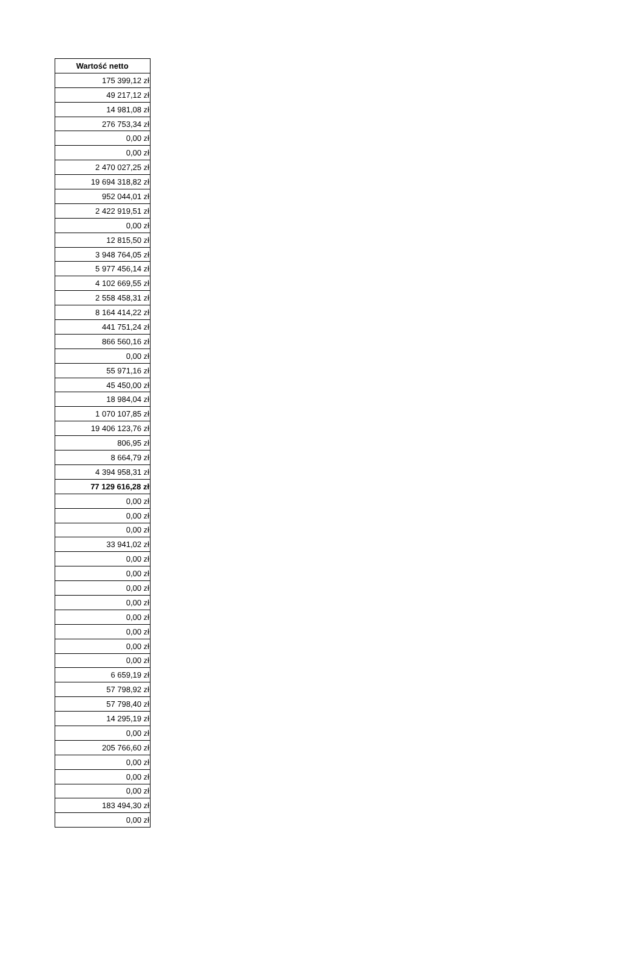| Wartość netto |
| --- |
| 175 399,12 zł |
| 49 217,12 zł |
| 14 981,08 zł |
| 276 753,34 zł |
| 0,00 zł |
| 0,00 zł |
| 2 470 027,25 zł |
| 19 694 318,82 zł |
| 952 044,01 zł |
| 2 422 919,51 zł |
| 0,00 zł |
| 12 815,50 zł |
| 3 948 764,05 zł |
| 5 977 456,14 zł |
| 4 102 669,55 zł |
| 2 558 458,31 zł |
| 8 164 414,22 zł |
| 441 751,24 zł |
| 866 560,16 zł |
| 0,00 zł |
| 55 971,16 zł |
| 45 450,00 zł |
| 18 984,04 zł |
| 1 070 107,85 zł |
| 19 406 123,76 zł |
| 806,95 zł |
| 8 664,79 zł |
| 4 394 958,31 zł |
| 77 129 616,28 zł |
| 0,00 zł |
| 0,00 zł |
| 0,00 zł |
| 33 941,02 zł |
| 0,00 zł |
| 0,00 zł |
| 0,00 zł |
| 0,00 zł |
| 0,00 zł |
| 0,00 zł |
| 0,00 zł |
| 0,00 zł |
| 6 659,19 zł |
| 57 798,92 zł |
| 57 798,40 zł |
| 14 295,19 zł |
| 0,00 zł |
| 205 766,60 zł |
| 0,00 zł |
| 0,00 zł |
| 0,00 zł |
| 183 494,30 zł |
| 0,00 zł |